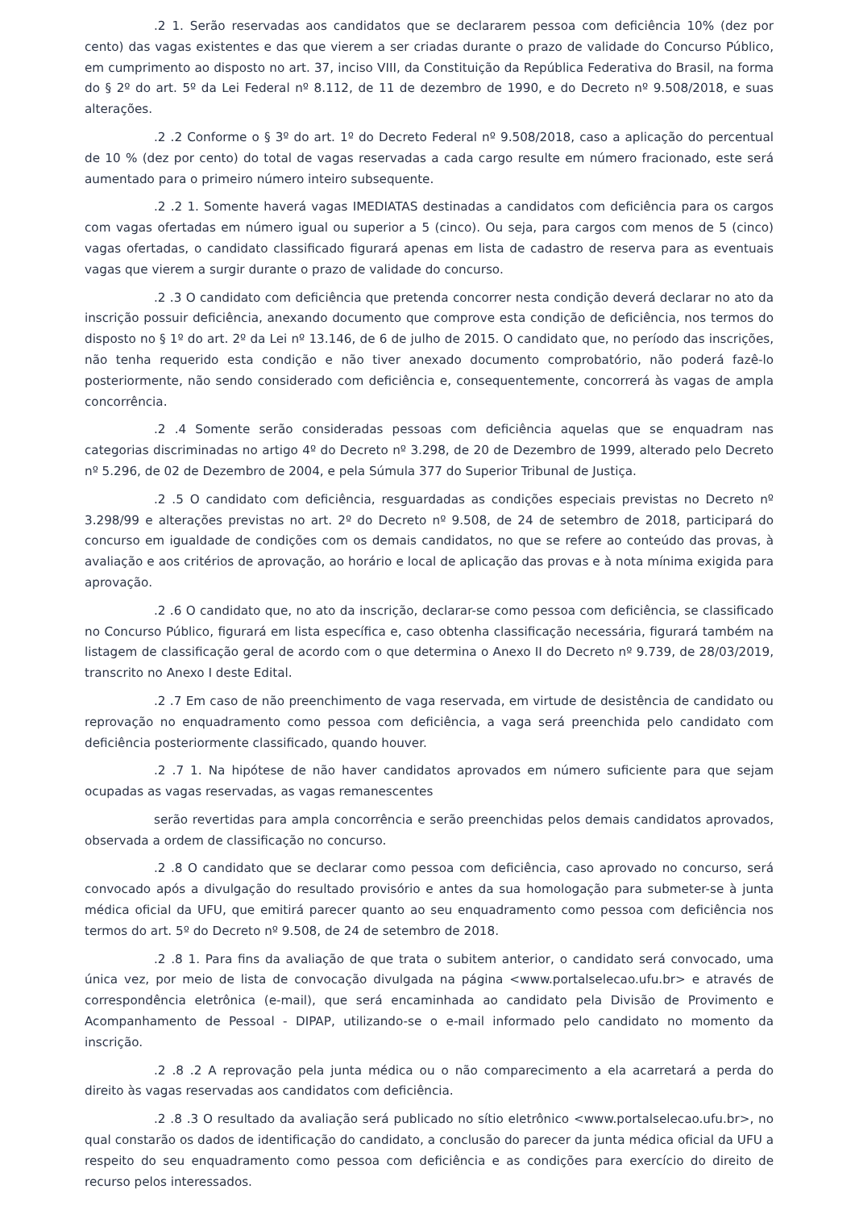.2 1. Serão reservadas aos candidatos que se declararem pessoa com deficiência 10% (dez por cento) das vagas existentes e das que vierem a ser criadas durante o prazo de validade do Concurso Público, em cumprimento ao disposto no art. 37, inciso VIII, da Constituição da República Federativa do Brasil, na forma do § 2º do art. 5º da Lei Federal nº 8.112, de 11 de dezembro de 1990, e do Decreto nº 9.508/2018, e suas alterações.
.2 .2 Conforme o § 3º do art. 1º do Decreto Federal nº 9.508/2018, caso a aplicação do percentual de 10 % (dez por cento) do total de vagas reservadas a cada cargo resulte em número fracionado, este será aumentado para o primeiro número inteiro subsequente.
.2 .2 1. Somente haverá vagas IMEDIATAS destinadas a candidatos com deficiência para os cargos com vagas ofertadas em número igual ou superior a 5 (cinco). Ou seja, para cargos com menos de 5 (cinco) vagas ofertadas, o candidato classificado figurará apenas em lista de cadastro de reserva para as eventuais vagas que vierem a surgir durante o prazo de validade do concurso.
.2 .3 O candidato com deficiência que pretenda concorrer nesta condição deverá declarar no ato da inscrição possuir deficiência, anexando documento que comprove esta condição de deficiência, nos termos do disposto no § 1º do art. 2º da Lei nº 13.146, de 6 de julho de 2015. O candidato que, no período das inscrições, não tenha requerido esta condição e não tiver anexado documento comprobatório, não poderá fazê-lo posteriormente, não sendo considerado com deficiência e, consequentemente, concorrerá às vagas de ampla concorrência.
.2 .4 Somente serão consideradas pessoas com deficiência aquelas que se enquadram nas categorias discriminadas no artigo 4º do Decreto nº 3.298, de 20 de Dezembro de 1999, alterado pelo Decreto nº 5.296, de 02 de Dezembro de 2004, e pela Súmula 377 do Superior Tribunal de Justiça.
.2 .5 O candidato com deficiência, resguardadas as condições especiais previstas no Decreto nº 3.298/99 e alterações previstas no art. 2º do Decreto nº 9.508, de 24 de setembro de 2018, participará do concurso em igualdade de condições com os demais candidatos, no que se refere ao conteúdo das provas, à avaliação e aos critérios de aprovação, ao horário e local de aplicação das provas e à nota mínima exigida para aprovação.
.2 .6 O candidato que, no ato da inscrição, declarar-se como pessoa com deficiência, se classificado no Concurso Público, figurará em lista específica e, caso obtenha classificação necessária, figurará também na listagem de classificação geral de acordo com o que determina o Anexo II do Decreto nº 9.739, de 28/03/2019, transcrito no Anexo I deste Edital.
.2 .7 Em caso de não preenchimento de vaga reservada, em virtude de desistência de candidato ou reprovação no enquadramento como pessoa com deficiência, a vaga será preenchida pelo candidato com deficiência posteriormente classificado, quando houver.
.2 .7 1. Na hipótese de não haver candidatos aprovados em número suficiente para que sejam ocupadas as vagas reservadas, as vagas remanescentes
serão revertidas para ampla concorrência e serão preenchidas pelos demais candidatos aprovados, observada a ordem de classificação no concurso.
.2 .8 O candidato que se declarar como pessoa com deficiência, caso aprovado no concurso, será convocado após a divulgação do resultado provisório e antes da sua homologação para submeter-se à junta médica oficial da UFU, que emitirá parecer quanto ao seu enquadramento como pessoa com deficiência nos termos do art. 5º do Decreto nº 9.508, de 24 de setembro de 2018.
.2 .8 1. Para fins da avaliação de que trata o subitem anterior, o candidato será convocado, uma única vez, por meio de lista de convocação divulgada na página <www.portalselecao.ufu.br> e através de correspondência eletrônica (e-mail), que será encaminhada ao candidato pela Divisão de Provimento e Acompanhamento de Pessoal - DIPAP, utilizando-se o e-mail informado pelo candidato no momento da inscrição.
.2 .8 .2 A reprovação pela junta médica ou o não comparecimento a ela acarretará a perda do direito às vagas reservadas aos candidatos com deficiência.
.2 .8 .3 O resultado da avaliação será publicado no sítio eletrônico <www.portalselecao.ufu.br>, no qual constarão os dados de identificação do candidato, a conclusão do parecer da junta médica oficial da UFU a respeito do seu enquadramento como pessoa com deficiência e as condições para exercício do direito de recurso pelos interessados.